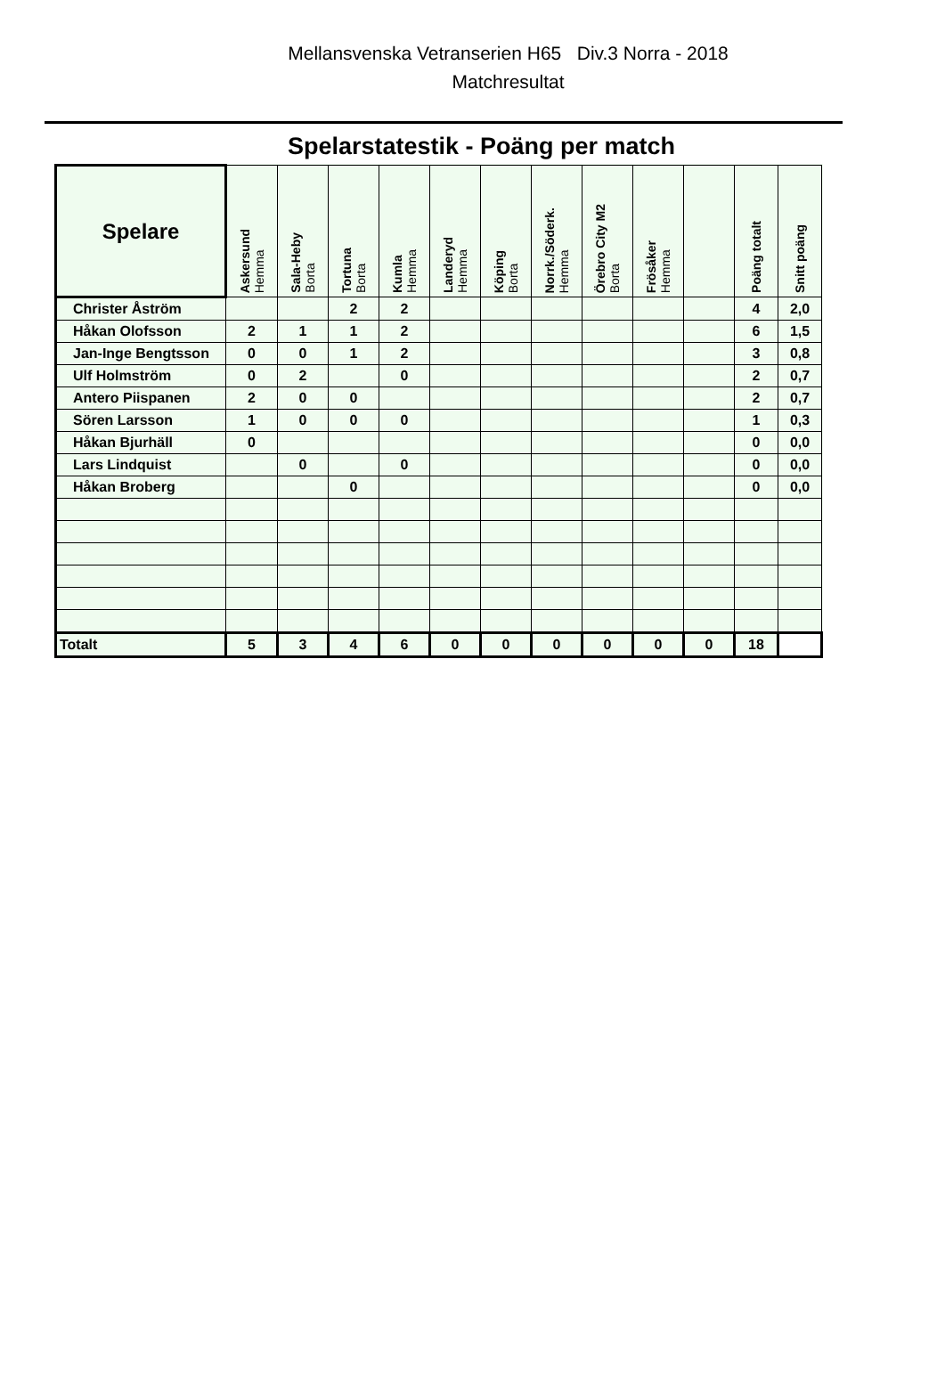Mellansvenska Vetranserien H65 Div.3 Norra - 2018
Matchresultat
Spelarstatestik - Poäng per match
| Spelare | Askersund Hemma | Sala-Heby Borta | Tortuna Borta | Kumla Hemma | Landeryd Hemma | Köping Borta | Norrk./Söderk. Hemma | Örebro City M2 Borta | Frösåker Hemma | | Poäng totalt | Snitt poäng |
| --- | --- | --- | --- | --- | --- | --- | --- | --- | --- | --- | --- | --- |
| Christer Åström | | | 2 | 2 | | | | | | | 4 | 2,0 |
| Håkan Olofsson | 2 | 1 | 1 | 2 | | | | | | | 6 | 1,5 |
| Jan-Inge Bengtsson | 0 | 0 | 1 | 2 | | | | | | | 3 | 0,8 |
| Ulf Holmström | 0 | 2 | | 0 | | | | | | | 2 | 0,7 |
| Antero Piispanen | 2 | 0 | 0 | | | | | | | | 2 | 0,7 |
| Sören Larsson | 1 | 0 | 0 | 0 | | | | | | | 1 | 0,3 |
| Håkan Bjurhäll | 0 | | | | | | | | | | 0 | 0,0 |
| Lars Lindquist | | 0 | | 0 | | | | | | | 0 | 0,0 |
| Håkan Broberg | | | 0 | | | | | | | | 0 | 0,0 |
| Totalt | 5 | 3 | 4 | 6 | 0 | 0 | 0 | 0 | 0 | 0 | 18 | |